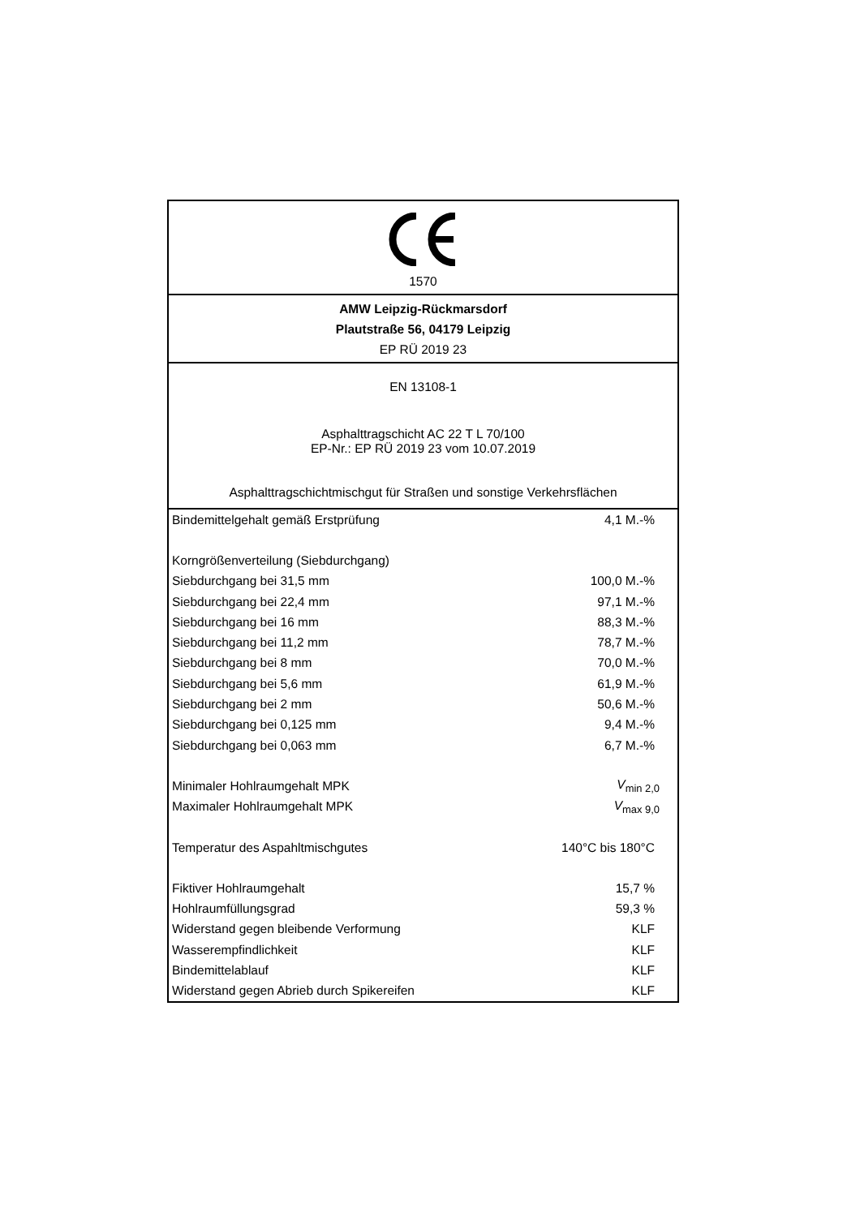1570
AMW Leipzig-Rückmarsdorf
Plautstraße 56, 04179 Leipzig
EP RÜ 2019 23
EN 13108-1
Asphalttragschicht AC 22 T L 70/100
EP-Nr.: EP RÜ 2019 23 vom 10.07.2019
Asphalttragschichtmischgut für Straßen und sonstige Verkehrsflächen
| Bindemittelgehalt gemäß Erstprüfung | 4,1 M.-% |
| Korngrößenverteilung (Siebdurchgang) | |
| Siebdurchgang bei 31,5 mm | 100,0 M.-% |
| Siebdurchgang bei 22,4 mm | 97,1 M.-% |
| Siebdurchgang bei 16 mm | 88,3 M.-% |
| Siebdurchgang bei 11,2 mm | 78,7 M.-% |
| Siebdurchgang bei 8 mm | 70,0 M.-% |
| Siebdurchgang bei 5,6 mm | 61,9 M.-% |
| Siebdurchgang bei 2 mm | 50,6 M.-% |
| Siebdurchgang bei 0,125 mm | 9,4 M.-% |
| Siebdurchgang bei 0,063 mm | 6,7 M.-% |
| Minimaler Hohlraumgehalt MPK | V<sub>min 2,0</sub> |
| Maximaler Hohlraumgehalt MPK | V<sub>max 9,0</sub> |
| Temperatur des Aspahltmischgutes | 140°C bis 180°C |
| Fiktiver Hohlraumgehalt | 15,7 % |
| Hohlraumfüllungsgrad | 59,3 % |
| Widerstand gegen bleibende Verformung | KLF |
| Wasserempfindlichkeit | KLF |
| Bindemittelablauf | KLF |
| Widerstand gegen Abrieb durch Spikereifen | KLF |